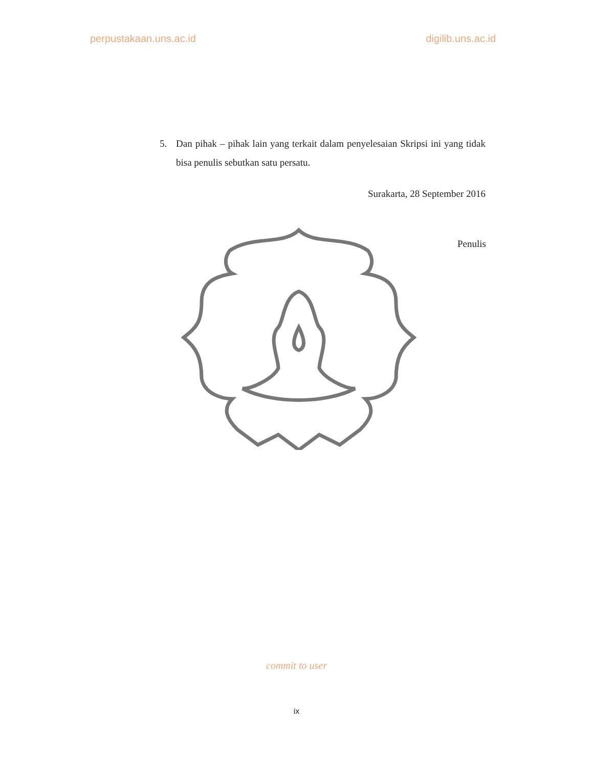perpustakaan.uns.ac.id digilib.uns.ac.id
5. Dan pihak – pihak lain yang terkait dalam penyelesaian Skripsi ini yang tidak bisa penulis sebutkan satu persatu.
Surakarta, 28 September 2016
Penulis
commit to user
ix